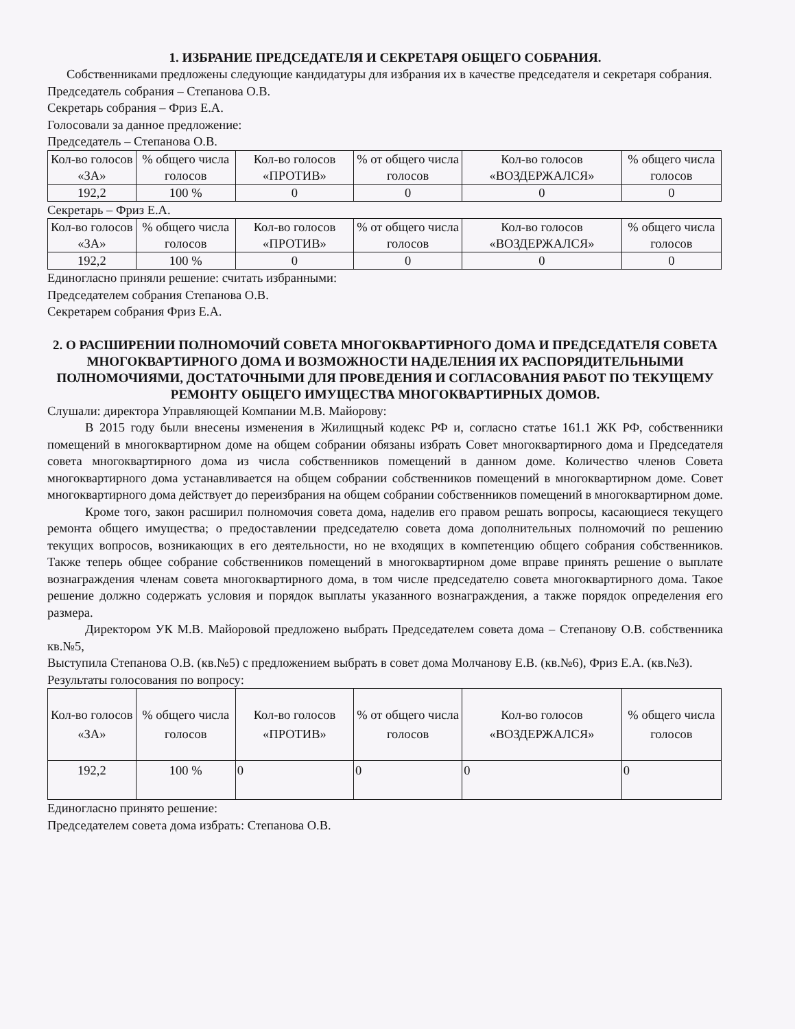1. ИЗБРАНИЕ ПРЕДСЕДАТЕЛЯ И СЕКРЕТАРЯ ОБЩЕГО СОБРАНИЯ.
Собственниками предложены следующие кандидатуры для избрания их в качестве председателя и секретаря собрания.
Председатель собрания – Степанова О.В.
Секретарь собрания – Фриз Е.А.
Голосовали за данное предложение:
Председатель – Степанова О.В.
| Кол-во голосов «ЗА» | % общего числа голосов | Кол-во голосов «ПРОТИВ» | % от общего числа голосов | Кол-во голосов «ВОЗДЕРЖАЛСЯ» | % общего числа голосов |
| 192,2 | 100 % | 0 | 0 | 0 | 0 |
Секретарь – Фриз Е.А.
| Кол-во голосов «ЗА» | % общего числа голосов | Кол-во голосов «ПРОТИВ» | % от общего числа голосов | Кол-во голосов «ВОЗДЕРЖАЛСЯ» | % общего числа голосов |
| 192,2 | 100 % | 0 | 0 | 0 | 0 |
Единогласно приняли решение: считать избранными:
Председателем собрания Степанова О.В.
Секретарем собрания Фриз Е.А.
2. О РАСШИРЕНИИ ПОЛНОМОЧИЙ СОВЕТА МНОГОКВАРТИРНОГО ДОМА И ПРЕДСЕДАТЕЛЯ СОВЕТА МНОГОКВАРТИРНОГО ДОМА И ВОЗМОЖНОСТИ НАДЕЛЕНИЯ ИХ РАСПОРЯДИТЕЛЬНЫМИ ПОЛНОМОЧИЯМИ, ДОСТАТОЧНЫМИ ДЛЯ ПРОВЕДЕНИЯ И СОГЛАСОВАНИЯ РАБОТ ПО ТЕКУЩЕМУ РЕМОНТУ ОБЩЕГО ИМУЩЕСТВА МНОГОКВАРТИРНЫХ ДОМОВ.
Слушали: директора Управляющей Компании М.В. Майорову:
В 2015 году были внесены изменения в Жилищный кодекс РФ и, согласно статье 161.1 ЖК РФ, собственники помещений в многоквартирном доме на общем собрании обязаны избрать Совет многоквартирного дома и Председателя совета многоквартирного дома из числа собственников помещений в данном доме. Количество членов Совета многоквартирного дома устанавливается на общем собрании собственников помещений в многоквартирном доме. Совет многоквартирного дома действует до переизбрания на общем собрании собственников помещений в многоквартирном доме.
Кроме того, закон расширил полномочия совета дома, наделив его правом решать вопросы, касающиеся текущего ремонта общего имущества; о предоставлении председателю совета дома дополнительных полномочий по решению текущих вопросов, возникающих в его деятельности, но не входящих в компетенцию общего собрания собственников. Также теперь общее собрание собственников помещений в многоквартирном доме вправе принять решение о выплате вознаграждения членам совета многоквартирного дома, в том числе председателю совета многоквартирного дома. Такое решение должно содержать условия и порядок выплаты указанного вознаграждения, а также порядок определения его размера.
Директором УК М.В. Майоровой предложено выбрать Председателем совета дома – Степанову О.В. собственника кв.№5,
Выступила Степанова О.В. (кв.№5) с предложением выбрать в совет дома Молчанову Е.В. (кв.№6), Фриз Е.А. (кв.№3).
Результаты голосования по вопросу:
| Кол-во голосов «ЗА» | % общего числа голосов | Кол-во голосов «ПРОТИВ» | % от общего числа голосов | Кол-во голосов «ВОЗДЕРЖАЛСЯ» | % общего числа голосов |
| 192,2 | 100 % | 0 | 0 | 0 | 0 |
Единогласно принято решение:
Председателем совета дома избрать: Степанова О.В.